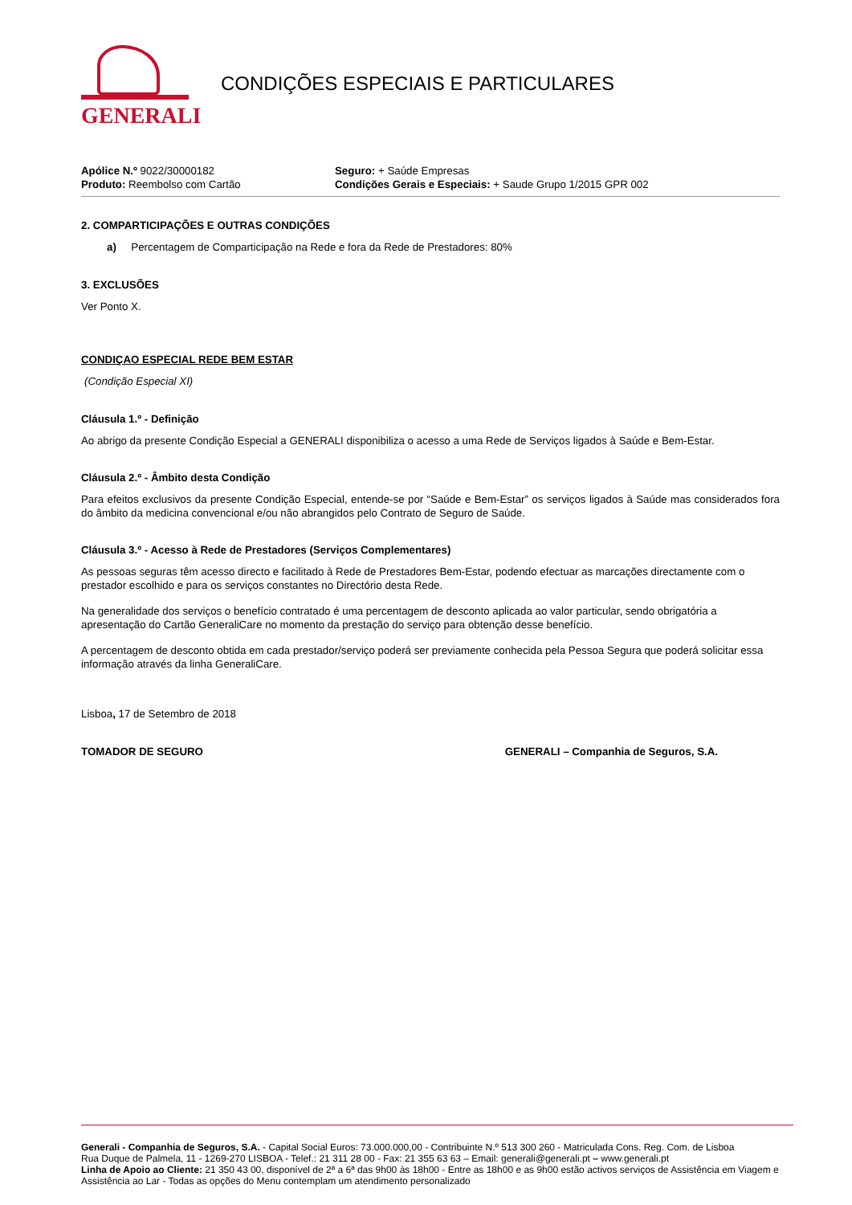GENERALI
CONDIÇÕES ESPECIAIS E PARTICULARES
Apólice N.º 9022/30000182
Produto: Reembolso com Cartão
Seguro: + Saúde Empresas
Condições Gerais e Especiais: + Saude Grupo 1/2015 GPR 002
2. COMPARTICIPAÇÕES E OUTRAS CONDIÇÕES
a) Percentagem de Comparticipação na Rede e fora da Rede de Prestadores: 80%
3. EXCLUSÕES
Ver Ponto X.
CONDIÇAO ESPECIAL REDE BEM ESTAR
(Condição Especial XI)
Cláusula 1.º - Definição
Ao abrigo da presente Condição Especial a GENERALI disponibiliza o acesso a uma Rede de Serviços ligados à Saúde e Bem-Estar.
Cláusula 2.º - Âmbito desta Condição
Para efeitos exclusivos da presente Condição Especial, entende-se por “Saúde e Bem-Estar” os serviços ligados à Saúde mas considerados fora do âmbito da medicina convencional e/ou não abrangidos pelo Contrato de Seguro de Saúde.
Cláusula 3.º - Acesso à Rede de Prestadores (Serviços Complementares)
As pessoas seguras têm acesso directo e facilitado à Rede de Prestadores Bem-Estar, podendo efectuar as marcações directamente com o prestador escolhido e para os serviços constantes no Directório desta Rede.
Na generalidade dos serviços o benefício contratado é uma percentagem de desconto aplicada ao valor particular, sendo obrigatória a apresentação do Cartão GeneraliCare no momento da prestação do serviço para obtenção desse benefício.
A percentagem de desconto obtida em cada prestador/serviço poderá ser previamente conhecida pela Pessoa Segura que poderá solicitar essa informação através da linha GeneraliCare.
Lisboa, 17 de Setembro de 2018
TOMADOR DE SEGURO GENERALI – Companhia de Seguros, S.A.
Generali - Companhia de Seguros, S.A. - Capital Social Euros: 73.000.000,00 - Contribuinte N.º 513 300 260 - Matriculada Cons. Reg. Com. de Lisboa
Rua Duque de Palmela, 11 - 1269-270 LISBOA - Telef.: 21 311 28 00 - Fax: 21 355 63 63 – Email: generali@generali.pt – www.generali.pt
Linha de Apoio ao Cliente: 21 350 43 00, disponível de 2ª a 6ª das 9h00 às 18h00 - Entre as 18h00 e as 9h00 estão activos serviços de Assistência em Viagem e Assistência ao Lar - Todas as opções do Menu contemplam um atendimento personalizado